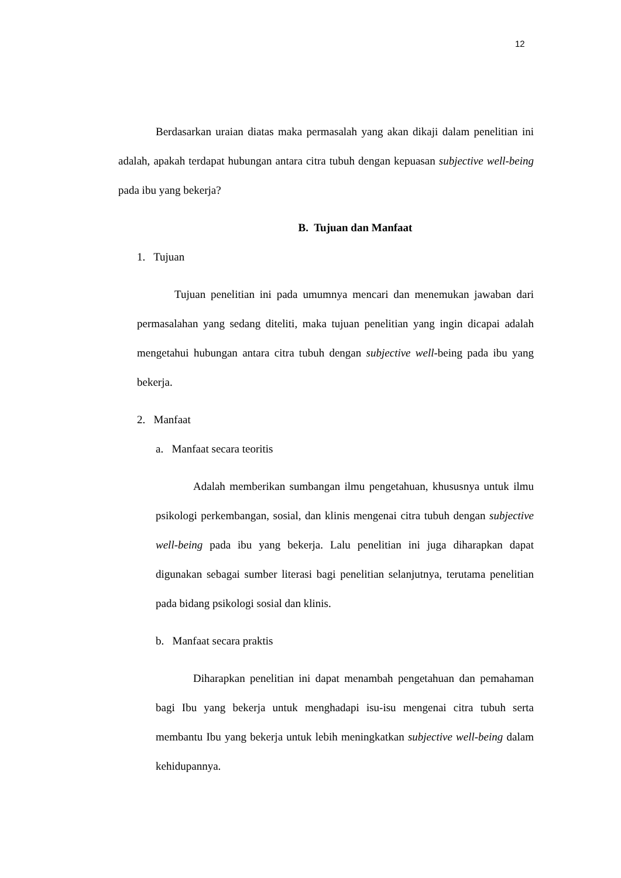12
Berdasarkan uraian diatas maka permasalah yang akan dikaji dalam penelitian ini adalah, apakah terdapat hubungan antara citra tubuh dengan kepuasan subjective well-being pada ibu yang bekerja?
B. Tujuan dan Manfaat
1. Tujuan
Tujuan penelitian ini pada umumnya mencari dan menemukan jawaban dari permasalahan yang sedang diteliti, maka tujuan penelitian yang ingin dicapai adalah mengetahui hubungan antara citra tubuh dengan subjective well-being pada ibu yang bekerja.
2. Manfaat
a. Manfaat secara teoritis
Adalah memberikan sumbangan ilmu pengetahuan, khususnya untuk ilmu psikologi perkembangan, sosial, dan klinis mengenai citra tubuh dengan subjective well-being pada ibu yang bekerja. Lalu penelitian ini juga diharapkan dapat digunakan sebagai sumber literasi bagi penelitian selanjutnya, terutama penelitian pada bidang psikologi sosial dan klinis.
b. Manfaat secara praktis
Diharapkan penelitian ini dapat menambah pengetahuan dan pemahaman bagi Ibu yang bekerja untuk menghadapi isu-isu mengenai citra tubuh serta membantu Ibu yang bekerja untuk lebih meningkatkan subjective well-being dalam kehidupannya.